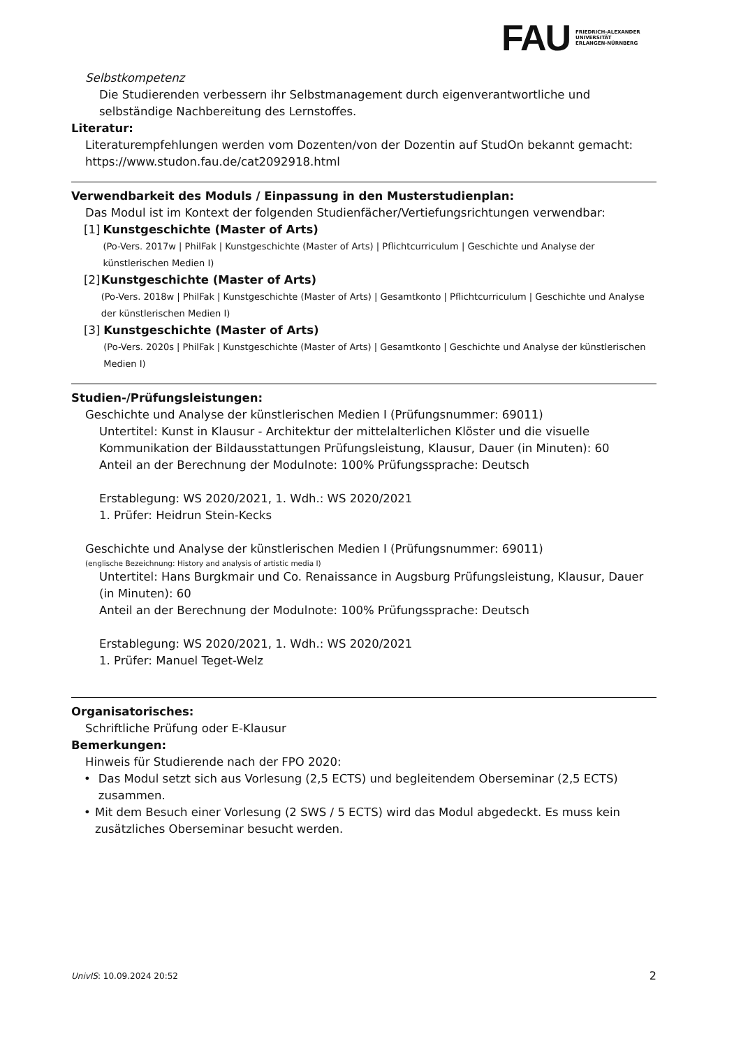FAU FRIEDRICH-ALEXANDER
UNIVERSITÄT
ERLANGEN-NÜRNBERG
Selbstkompetenz
Die Studierenden verbessern ihr Selbstmanagement durch eigenverantwortliche und selbständige Nachbereitung des Lernstoffes.
Literatur:
Literaturempfehlungen werden vom Dozenten/von der Dozentin auf StudOn bekannt gemacht: https://www.studon.fau.de/cat2092918.html
Verwendbarkeit des Moduls / Einpassung in den Musterstudienplan:
Das Modul ist im Kontext der folgenden Studienfächer/Vertiefungsrichtungen verwendbar:
[1] Kunstgeschichte (Master of Arts)
(Po-Vers. 2017w | PhilFak | Kunstgeschichte (Master of Arts) | Pflichtcurriculum | Geschichte und Analyse der künstlerischen Medien I)
[2] Kunstgeschichte (Master of Arts)
(Po-Vers. 2018w | PhilFak | Kunstgeschichte (Master of Arts) | Gesamtkonto | Pflichtcurriculum | Geschichte und Analyse der künstlerischen Medien I)
[3] Kunstgeschichte (Master of Arts)
(Po-Vers. 2020s | PhilFak | Kunstgeschichte (Master of Arts) | Gesamtkonto | Geschichte und Analyse der künstlerischen Medien I)
Studien-/Prüfungsleistungen:
Geschichte und Analyse der künstlerischen Medien I (Prüfungsnummer: 69011)
Untertitel: Kunst in Klausur - Architektur der mittelalterlichen Klöster und die visuelle Kommunikation der Bildausstattungen Prüfungsleistung, Klausur, Dauer (in Minuten): 60
Anteil an der Berechnung der Modulnote: 100% Prüfungssprache: Deutsch
Erstablegung: WS 2020/2021, 1. Wdh.: WS 2020/2021
1. Prüfer: Heidrun Stein-Kecks
Geschichte und Analyse der künstlerischen Medien I (Prüfungsnummer: 69011)
(englische Bezeichnung: History and analysis of artistic media I)
Untertitel: Hans Burgkmair und Co. Renaissance in Augsburg Prüfungsleistung, Klausur, Dauer (in Minuten): 60
Anteil an der Berechnung der Modulnote: 100% Prüfungssprache: Deutsch
Erstablegung: WS 2020/2021, 1. Wdh.: WS 2020/2021
1. Prüfer: Manuel Teget-Welz
Organisatorisches:
Schriftliche Prüfung oder E-Klausur
Bemerkungen:
Hinweis für Studierende nach der FPO 2020:
• Das Modul setzt sich aus Vorlesung (2,5 ECTS) und begleitendem Oberseminar (2,5 ECTS) zusammen.
• Mit dem Besuch einer Vorlesung (2 SWS / 5 ECTS) wird das Modul abgedeckt. Es muss kein zusätzliches Oberseminar besucht werden.
UnivIS: 10.09.2024 20:52 2